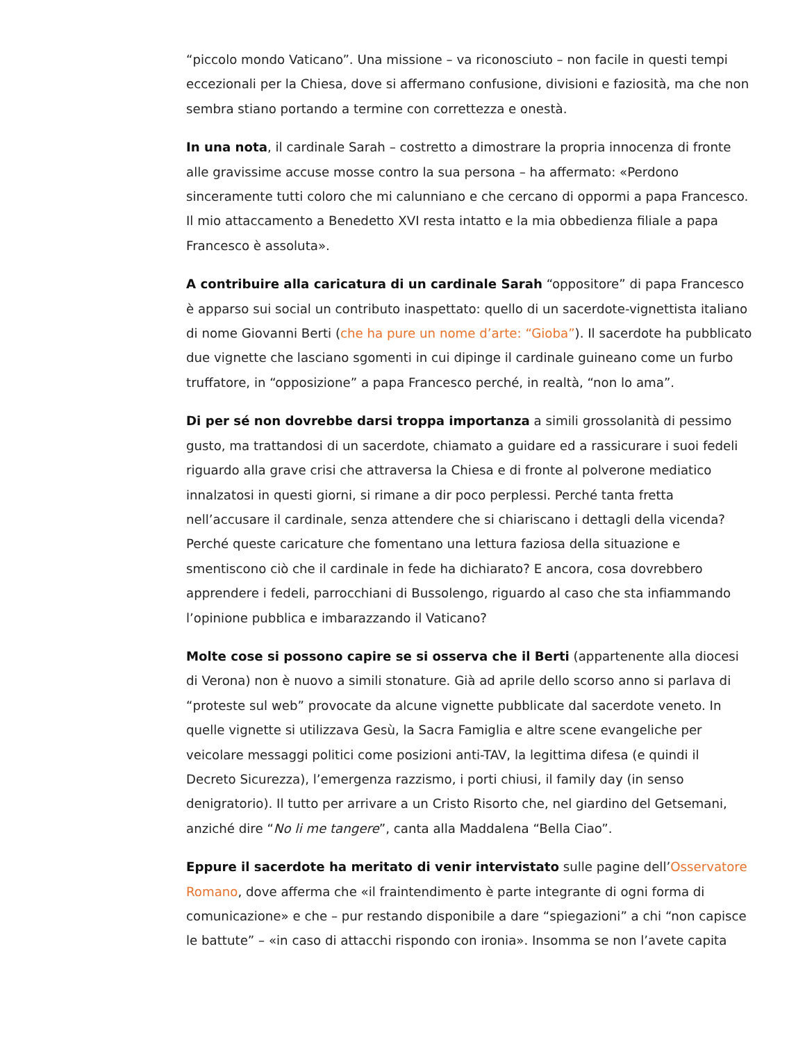“piccolo mondo Vaticano”. Una missione – va riconosciuto – non facile in questi tempi eccezionali per la Chiesa, dove si affermano confusione, divisioni e faziosità, ma che non sembra stiano portando a termine con correttezza e onestà.
In una nota, il cardinale Sarah – costretto a dimostrare la propria innocenza di fronte alle gravissime accuse mosse contro la sua persona – ha affermato: «Perdono sinceramente tutti coloro che mi calunniano e che cercano di oppormi a papa Francesco. Il mio attaccamento a Benedetto XVI resta intatto e la mia obbedienza filiale a papa Francesco è assoluta».
A contribuire alla caricatura di un cardinale Sarah “oppositore” di papa Francesco è apparso sui social un contributo inaspettato: quello di un sacerdote-vignettista italiano di nome Giovanni Berti (che ha pure un nome d’arte: “Gioba”). Il sacerdote ha pubblicato due vignette che lasciano sgomenti in cui dipinge il cardinale guineano come un furbo truffatore, in “opposizione” a papa Francesco perché, in realtà, “non lo ama”.
Di per sé non dovrebbe darsi troppa importanza a simili grossolanità di pessimo gusto, ma trattandosi di un sacerdote, chiamato a guidare ed a rassicurare i suoi fedeli riguardo alla grave crisi che attraversa la Chiesa e di fronte al polverone mediatico innalzatosi in questi giorni, si rimane a dir poco perplessi. Perché tanta fretta nell’accusare il cardinale, senza attendere che si chiariscano i dettagli della vicenda? Perché queste caricature che fomentano una lettura faziosa della situazione e smentiscono ciò che il cardinale in fede ha dichiarato? E ancora, cosa dovrebbero apprendere i fedeli, parrocchiani di Bussolengo, riguardo al caso che sta infiammando l’opinione pubblica e imbarazzando il Vaticano?
Molte cose si possono capire se si osserva che il Berti (appartenente alla diocesi di Verona) non è nuovo a simili stonature. Già ad aprile dello scorso anno si parlava di “proteste sul web” provocate da alcune vignette pubblicate dal sacerdote veneto. In quelle vignette si utilizzava Gesù, la Sacra Famiglia e altre scene evangeliche per veicolare messaggi politici come posizioni anti-TAV, la legittima difesa (e quindi il Decreto Sicurezza), l’emergenza razzismo, i porti chiusi, il family day (in senso denigratorio). Il tutto per arrivare a un Cristo Risorto che, nel giardino del Getsemani, anziché dire “No li me tangere”, canta alla Maddalena “Bella Ciao”.
Eppure il sacerdote ha meritato di venir intervistato sulle pagine dell’Osservatore Romano, dove afferma che «il fraintendimento è parte integrante di ogni forma di comunicazione» e che – pur restando disponibile a dare “spiegazioni” a chi “non capisce le battute” – «in caso di attacchi rispondo con ironia». Insomma se non l’avete capita